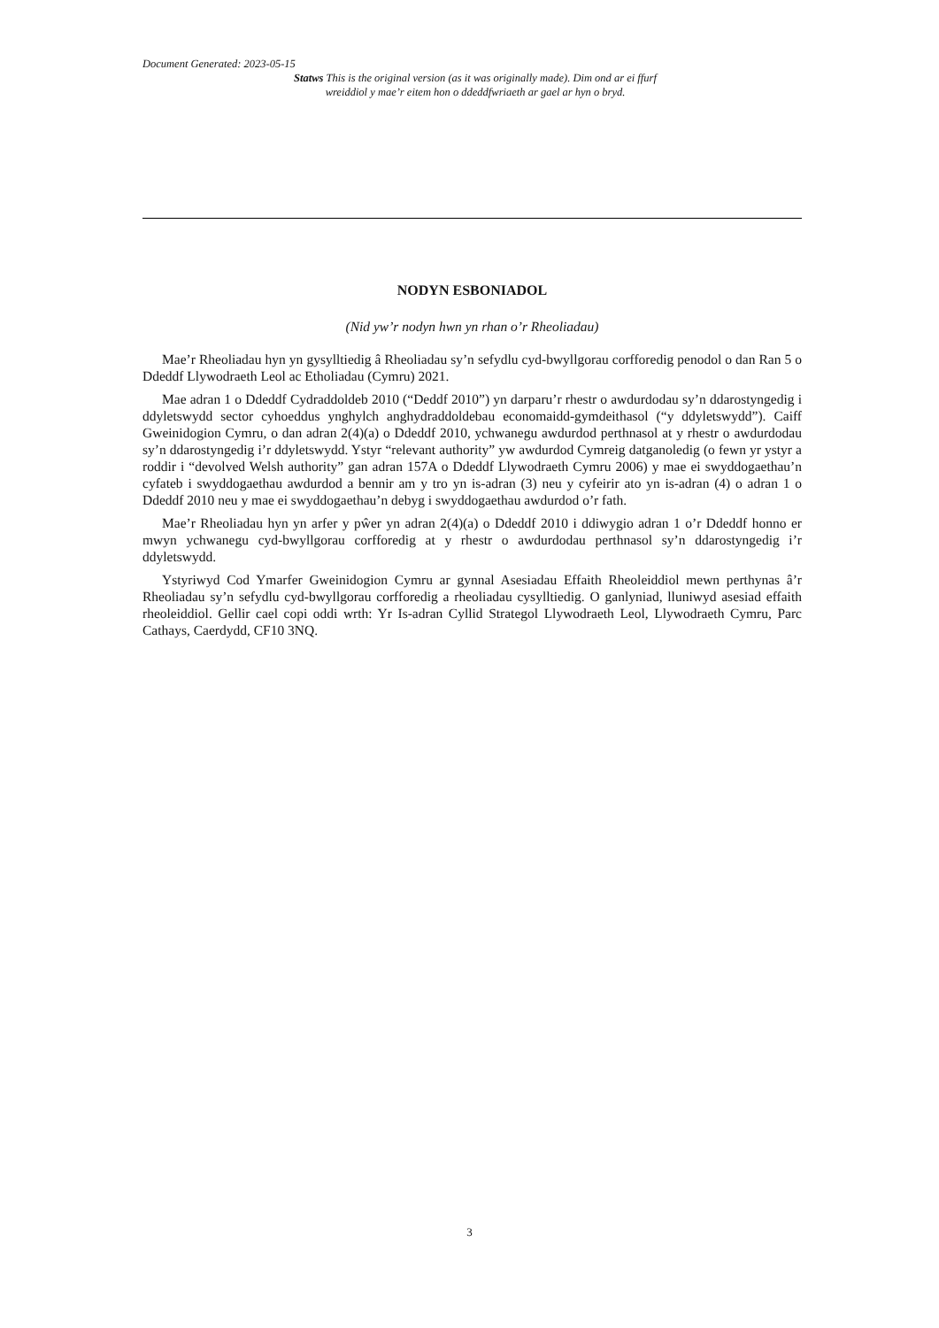Document Generated: 2023-05-15
Statws This is the original version (as it was originally made). Dim ond ar ei ffurf wreiddiol y mae’r eitem hon o ddeddfwriaeth ar gael ar hyn o bryd.
NODYN ESBONIADOL
(Nid yw’r nodyn hwn yn rhan o’r Rheoliadau)
Mae’r Rheoliadau hyn yn gysylltiedig â Rheoliadau sy’n sefydlu cyd-bwyllgorau corfforedig penodol o dan Ran 5 o Ddeddf Llywodraeth Leol ac Etholiadau (Cymru) 2021.
Mae adran 1 o Ddeddf Cydraddoldeb 2010 (“Deddf 2010”) yn darparu’r rhestr o awdurdodau sy’n ddarostyngedig i ddyletswydd sector cyhoeddus ynghylch anghydraddoldebau economaidd-gymdeithasol (“y ddyletswydd”). Caiff Gweinidogion Cymru, o dan adran 2(4)(a) o Ddeddf 2010, ychwanegu awdurdod perthnasol at y rhestr o awdurdodau sy’n ddarostyngedig i’r ddyletswydd. Ystyr “relevant authority” yw awdurdod Cymreig datganoledig (o fewn yr ystyr a roddir i “devolved Welsh authority” gan adran 157A o Ddeddf Llywodraeth Cymru 2006) y mae ei swyddogaethau’n cyfateb i swyddogaethau awdurdod a bennir am y tro yn is-adran (3) neu y cyfeirir ato yn is-adran (4) o adran 1 o Ddeddf 2010 neu y mae ei swyddogaethau’n debyg i swyddogaethau awdurdod o’r fath.
Mae’r Rheoliadau hyn yn arfer y pŵer yn adran 2(4)(a) o Ddeddf 2010 i ddiwygio adran 1 o’r Ddeddf honno er mwyn ychwanegu cyd-bwyllgorau corfforedig at y rhestr o awdurdodau perthnasol sy’n ddarostyngedig i’r ddyletswydd.
Ystyriwyd Cod Ymarfer Gweinidogion Cymru ar gynnal Asesiadau Effaith Rheoleiddiol mewn perthynas â’r Rheoliadau sy’n sefydlu cyd-bwyllgorau corfforedig a rheoliadau cysylltiedig. O ganlyniad, lluniwyd asesiad effaith rheoleiddiol. Gellir cael copi oddi wrth: Yr Is-adran Cyllid Strategol Llywodraeth Leol, Llywodraeth Cymru, Parc Cathays, Caerdydd, CF10 3NQ.
3